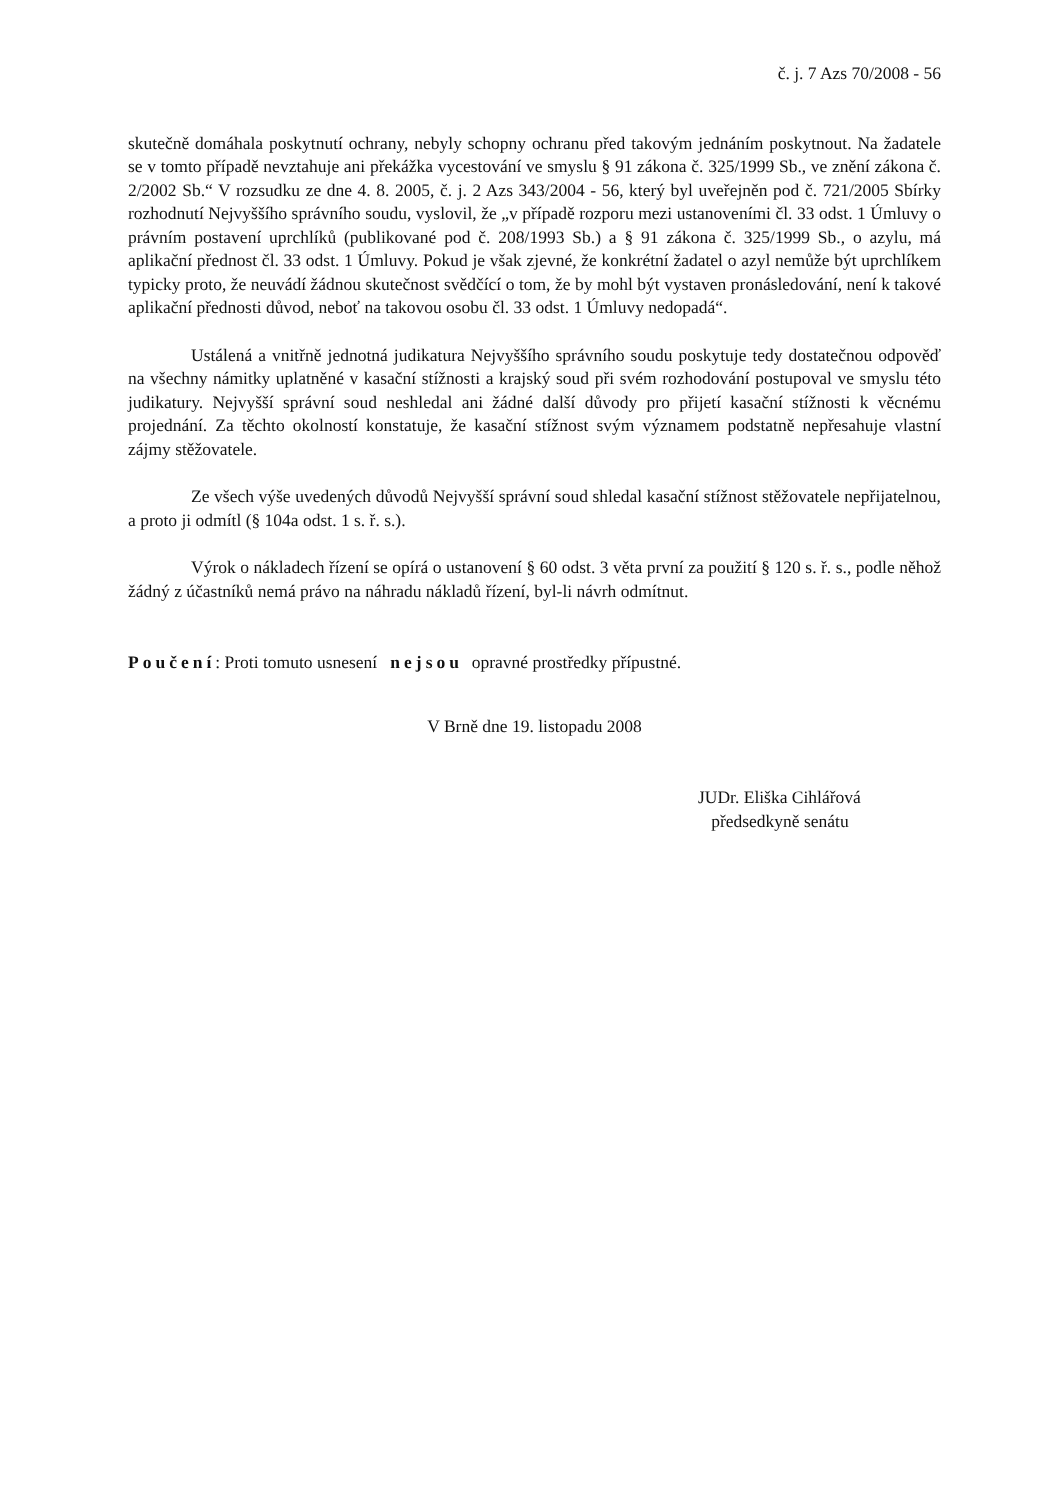č. j. 7 Azs 70/2008 - 56
skutečně domáhala poskytnutí ochrany, nebyly schopny ochranu před takovým jednáním poskytnout. Na žadatele se v tomto případě nevztahuje ani překážka vycestování ve smyslu § 91 zákona č. 325/1999 Sb., ve znění zákona č. 2/2002 Sb.“ V rozsudku ze dne 4. 8. 2005, č. j. 2 Azs 343/2004 - 56, který byl uveřejněn pod č. 721/2005 Sbírky rozhodnutí Nejvyššího správního soudu, vyslovil, že „v případě rozporu mezi ustanoveními čl. 33 odst. 1 Úmluvy o právním postavení uprchlíků (publikované pod č. 208/1993 Sb.) a § 91 zákona č. 325/1999 Sb., o azylu, má aplikační přednost čl. 33 odst. 1 Úmluvy. Pokud je však zjevné, že konkrétní žadatel o azyl nemůže být uprchlíkem typicky proto, že neuvádí žádnou skutečnost svědčící o tom, že by mohl být vystaven pronásledování, není k takové aplikační přednosti důvod, neboť na takovou osobu čl. 33 odst. 1 Úmluvy nedopadá“.
Ustálená a vnitřně jednotná judikatura Nejvyššího správního soudu poskytuje tedy dostatečnou odpověď na všechny námitky uplatněné v kasační stížnosti a krajský soud při svém rozhodování postupoval ve smyslu této judikatury. Nejvyšší správní soud neshledal ani žádné další důvody pro přijetí kasační stížnosti k věcnému projednání. Za těchto okolností konstatuje, že kasační stížnost svým významem podstatně nepřesahuje vlastní zájmy stěžovatele.
Ze všech výše uvedených důvodů Nejvyšší správní soud shledal kasační stížnost stěžovatele nepřijatelnou, a proto ji odmítl (§ 104a odst. 1 s. ř. s.).
Výrok o nákladech řízení se opírá o ustanovení § 60 odst. 3 věta první za použití § 120 s. ř. s., podle něhož žádný z účastníků nemá právo na náhradu nákladů řízení, byl-li návrh odmítnut.
Poučení: Proti tomuto usnesení nejsou opravné prostředky přípustné.
V Brně dne 19. listopadu 2008
JUDr. Eliška Cihlářová
předsedkyně senátu